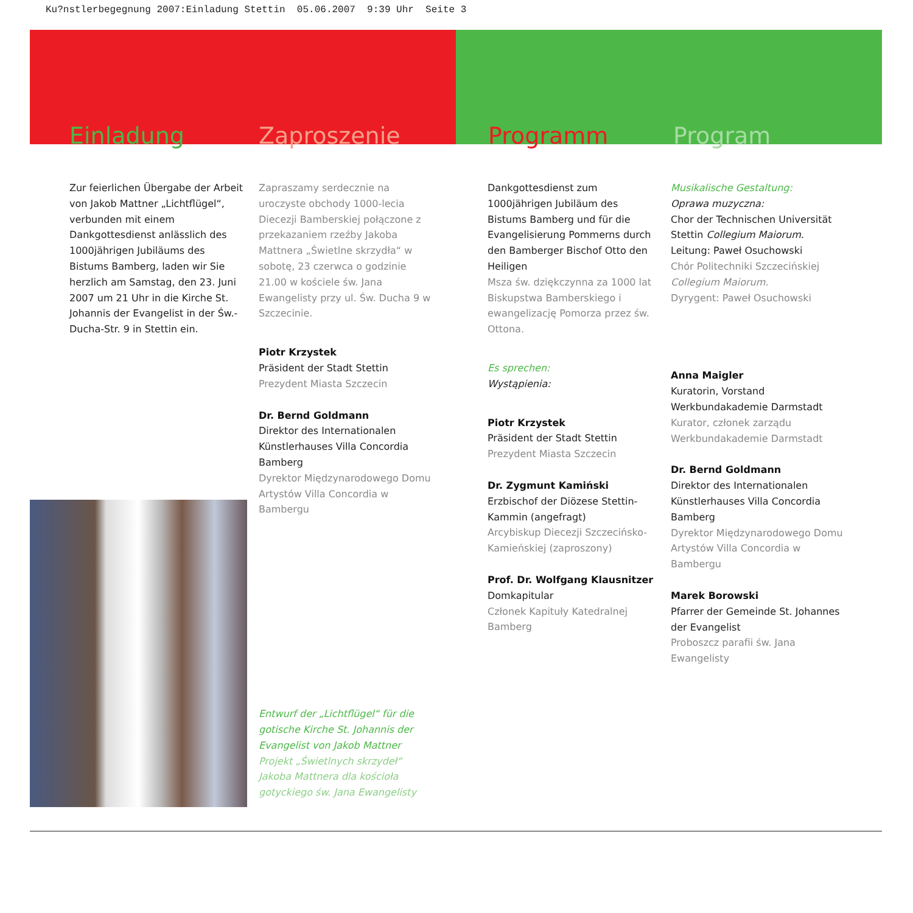Ku?nstlerbegegnung 2007:Einladung Stettin 05.06.2007 9:39 Uhr Seite 3
Einladung Zaproszenie Programm Program
Zur feierlichen Übergabe der Arbeit von Jakob Mattner „Lichtflügel“, verbunden mit einem Dankgottesdienst anlässlich des 1000jährigen Jubiläums des Bistums Bamberg, laden wir Sie herzlich am Samstag, den 23. Juni 2007 um 21 Uhr in die Kirche St. Johannis der Evangelist in der Św.-Ducha-Str. 9 in Stettin ein.
Zapraszamy serdecznie na uroczyste obchody 1000-lecia Diecezji Bamberskiej połączone z przekazaniem rzeźby Jakoba Mattnera „Świetlne skrzydła“ w sobotę, 23 czerwca o godzinie 21.00 w kościele św. Jana Ewangelisty przy ul. Św. Ducha 9 w Szczecinie.
Piotr Krzystek
Präsident der Stadt Stettin
Prezydent Miasta Szczecin
Dr. Bernd Goldmann
Direktor des Internationalen Künstlerhauses Villa Concordia Bamberg
Dyrektor Międzynarodowego Domu Artystów Villa Concordia w Bambergu
Entwurf der „Lichtflügel“ für die gotische Kirche St. Johannis der Evangelist von Jakob Mattner
Projekt „Świetlnych skrzydeł“ Jakoba Mattnera dla kościoła gotyckiego św. Jana Ewangelisty
Dankgottesdienst zum 1000jährigen Jubiläum des Bistums Bamberg und für die Evangelisierung Pommerns durch den Bamberger Bischof Otto den Heiligen
Msza św. dziękczynna za 1000 lat Biskupstwa Bamberskiego i ewangelizację Pomorza przez św. Ottona.
Es sprechen:
Wystąpienia:
Piotr Krzystek
Präsident der Stadt Stettin
Prezydent Miasta Szczecin
Dr. Zygmunt Kamiński
Erzbischof der Diözese Stettin-Kammin (angefragt)
Arcybiskup Diecezji Szczecińsko-Kamieńskiej (zaproszony)
Prof. Dr. Wolfgang Klausnitzer
Domkapitular
Członek Kapituły Katedralnej Bamberg
Musikalische Gestaltung:
Oprawa muzyczna:
Chor der Technischen Universität Stettin Collegium Maiorum.
Leitung: Paweł Osuchowski
Chór Politechniki Szczecińskiej
Collegium Maiorum.
Dyrygent: Paweł Osuchowski
Anna Maigler
Kuratorin, Vorstand Werkbundakademie Darmstadt
Kurator, członek zarządu Werkbundakademie Darmstadt
Dr. Bernd Goldmann
Direktor des Internationalen Künstlerhauses Villa Concordia Bamberg
Dyrektor Międzynarodowego Domu Artystów Villa Concordia w Bambergu
Marek Borowski
Pfarrer der Gemeinde St. Johannes der Evangelist
Proboszcz parafii św. Jana Ewangelisty